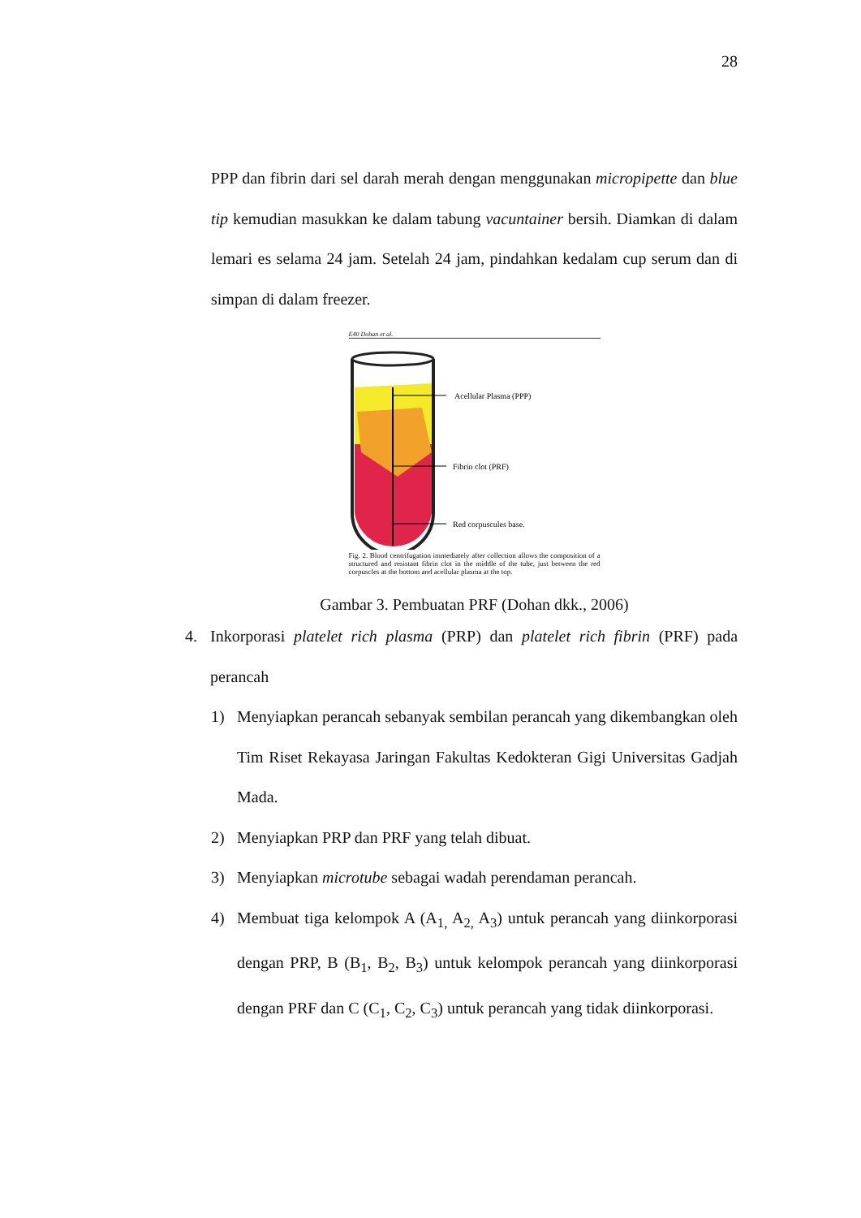28
PPP dan fibrin dari sel darah merah dengan menggunakan micropipette dan blue tip kemudian masukkan ke dalam tabung vacuntainer bersih. Diamkan di dalam lemari es selama 24 jam. Setelah 24 jam, pindahkan kedalam cup serum dan di simpan di dalam freezer.
E40 Dohan et al.
Acellular Plasma (PPP)
Fibrin clot (PRF)
Red corpuscules base.
Fig. 2. Blood centrifugation immediately after collection allows the composition of a structured and resistant fibrin clot in the middle of the tube, just between the red corpuscles at the bottom and acellular plasma at the top.
Gambar 3. Pembuatan PRF (Dohan dkk., 2006)
4. Inkorporasi platelet rich plasma (PRP) dan platelet rich fibrin (PRF) pada perancah
1) Menyiapkan perancah sebanyak sembilan perancah yang dikembangkan oleh Tim Riset Rekayasa Jaringan Fakultas Kedokteran Gigi Universitas Gadjah Mada.
2) Menyiapkan PRP dan PRF yang telah dibuat.
3) Menyiapkan microtube sebagai wadah perendaman perancah.
4) Membuat tiga kelompok A (A<sub>1,</sub> A<sub>2,</sub> A<sub>3</sub>) untuk perancah yang diinkorporasi dengan PRP, B (B<sub>1</sub>, B<sub>2</sub>, B<sub>3</sub>) untuk kelompok perancah yang diinkorporasi dengan PRF dan C (C<sub>1</sub>, C<sub>2</sub>, C<sub>3</sub>) untuk perancah yang tidak diinkorporasi.